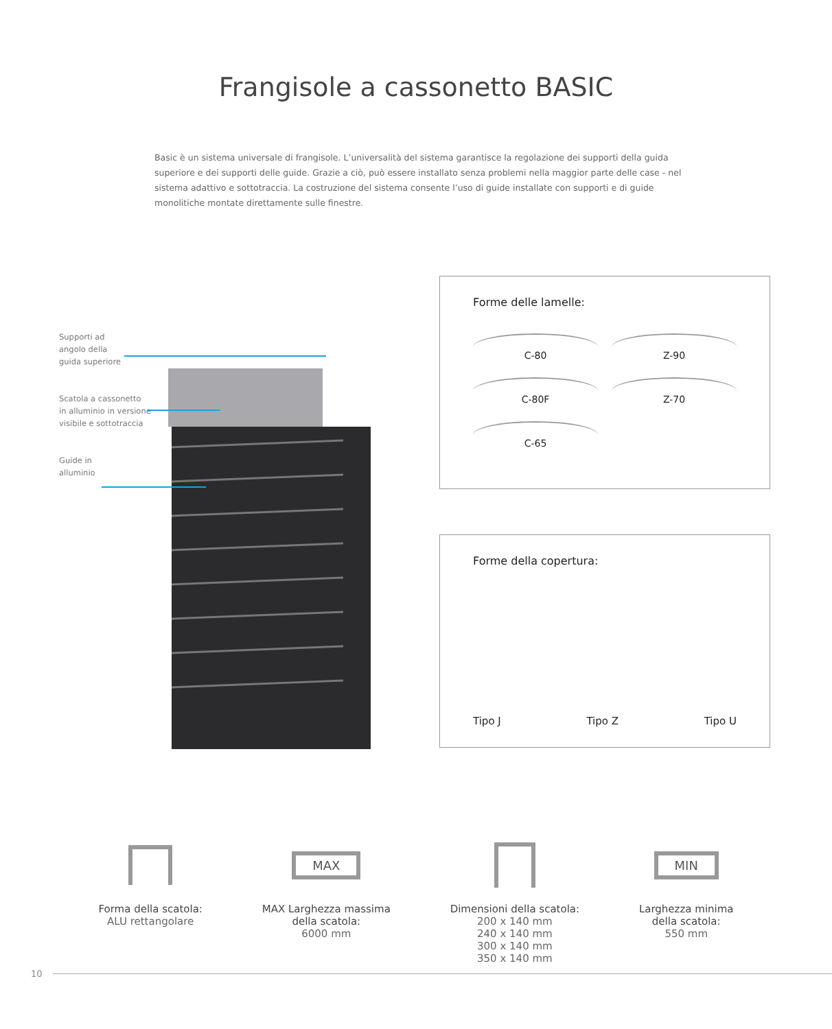Frangisole a cassonetto BASIC
Basic è un sistema universale di frangisole. L’universalità del sistema garantisce la regolazione dei supporti della guida superiore e dei supporti delle guide. Grazie a ciò, può essere installato senza problemi nella maggior parte delle case - nel sistema adattivo e sottotraccia. La costruzione del sistema consente l’uso di guide installate con supporti e di guide monolitiche montate direttamente sulle finestre.
Supporti ad
angolo della
guida superiore
Scatola a cassonetto
in alluminio in versione
visibile e sottotraccia
Guide in
alluminio
Forme delle lamelle:
C-80
Z-90
C-80F
Z-70
C-65
Forme della copertura:
Tipo J Tipo Z Tipo U
Forma della scatola:
ALU rettangolare
MAX
MAX Larghezza massima
della scatola:
6000 mm
Dimensioni della scatola:
200 x 140 mm
240 x 140 mm
300 x 140 mm
350 x 140 mm
MIN
Larghezza minima
della scatola:
550 mm
10